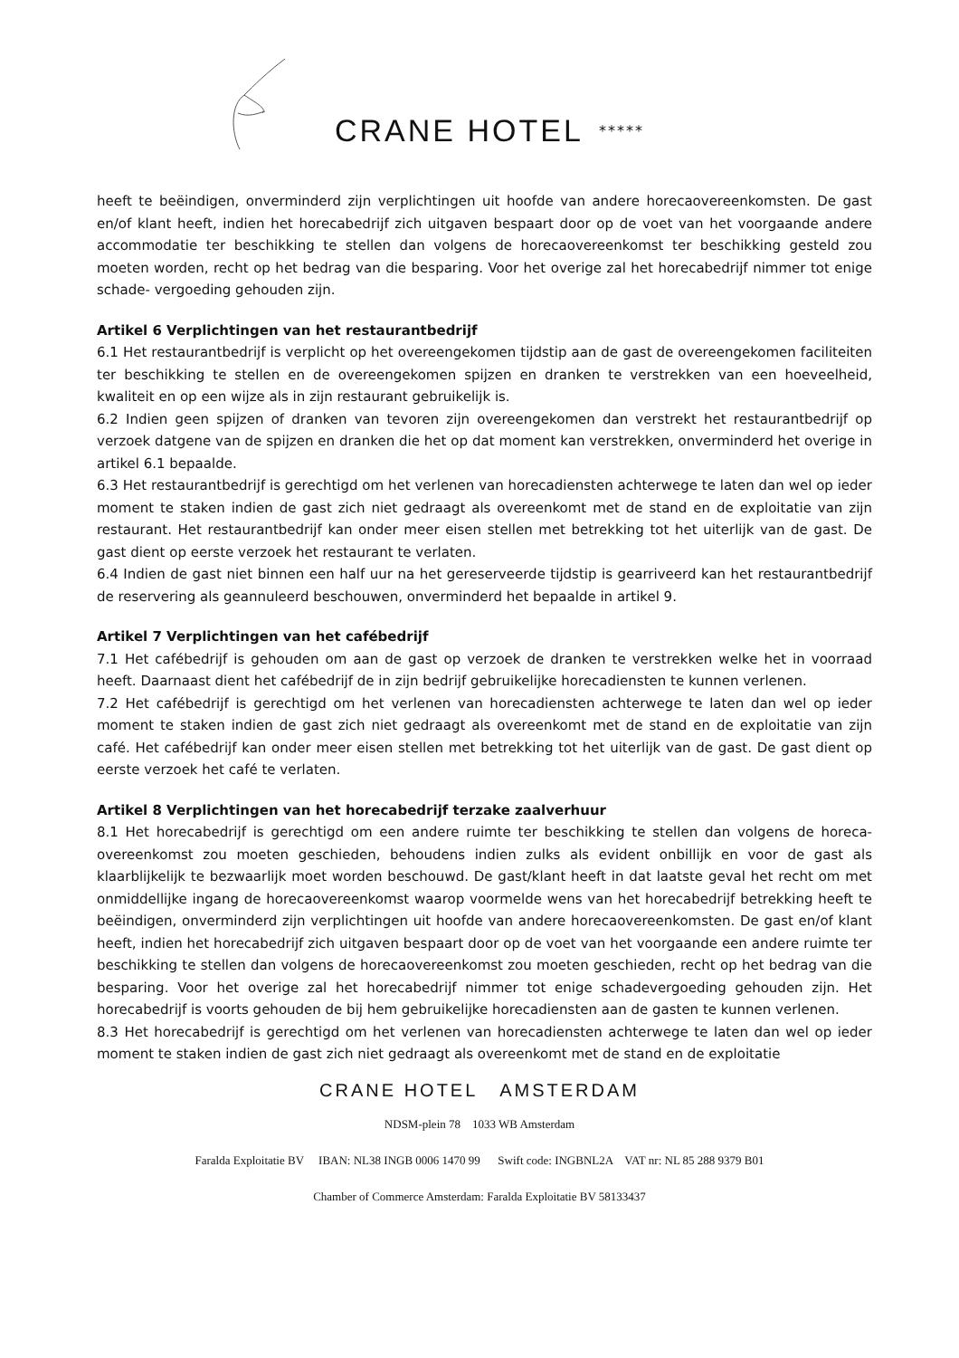CRANE HOTEL *****
heeft te beëindigen, onverminderd zijn verplichtingen uit hoofde van andere horecaovereenkomsten. De gast en/of klant heeft, indien het horecabedrijf zich uitgaven bespaart door op de voet van het voorgaande andere accommodatie ter beschikking te stellen dan volgens de horecaovereenkomst ter beschikking gesteld zou moeten worden, recht op het bedrag van die besparing. Voor het overige zal het horecabedrijf nimmer tot enige schade- vergoeding gehouden zijn.
Artikel 6 Verplichtingen van het restaurantbedrijf
6.1 Het restaurantbedrijf is verplicht op het overeengekomen tijdstip aan de gast de overeengekomen faciliteiten ter beschikking te stellen en de overeengekomen spijzen en dranken te verstrekken van een hoeveelheid, kwaliteit en op een wijze als in zijn restaurant gebruikelijk is.
6.2 Indien geen spijzen of dranken van tevoren zijn overeengekomen dan verstrekt het restaurantbedrijf op verzoek datgene van de spijzen en dranken die het op dat moment kan verstrekken, onverminderd het overige in artikel 6.1 bepaalde.
6.3 Het restaurantbedrijf is gerechtigd om het verlenen van horecadiensten achterwege te laten dan wel op ieder moment te staken indien de gast zich niet gedraagt als overeenkomt met de stand en de exploitatie van zijn restaurant. Het restaurantbedrijf kan onder meer eisen stellen met betrekking tot het uiterlijk van de gast. De gast dient op eerste verzoek het restaurant te verlaten.
6.4 Indien de gast niet binnen een half uur na het gereserveerde tijdstip is gearriveerd kan het restaurantbedrijf de reservering als geannuleerd beschouwen, onverminderd het bepaalde in artikel 9.
Artikel 7 Verplichtingen van het cafébedrijf
7.1 Het cafébedrijf is gehouden om aan de gast op verzoek de dranken te verstrekken welke het in voorraad heeft. Daarnaast dient het cafébedrijf de in zijn bedrijf gebruikelijke horecadiensten te kunnen verlenen.
7.2 Het cafébedrijf is gerechtigd om het verlenen van horecadiensten achterwege te laten dan wel op ieder moment te staken indien de gast zich niet gedraagt als overeenkomt met de stand en de exploitatie van zijn café. Het cafébedrijf kan onder meer eisen stellen met betrekking tot het uiterlijk van de gast. De gast dient op eerste verzoek het café te verlaten.
Artikel 8 Verplichtingen van het horecabedrijf terzake zaalverhuur
8.1 Het horecabedrijf is gerechtigd om een andere ruimte ter beschikking te stellen dan volgens de horeca- overeenkomst zou moeten geschieden, behoudens indien zulks als evident onbillijk en voor de gast als klaarblijkelijk te bezwaarlijk moet worden beschouwd. De gast/klant heeft in dat laatste geval het recht om met onmiddellijke ingang de horecaovereenkomst waarop voormelde wens van het horecabedrijf betrekking heeft te beëindigen, onverminderd zijn verplichtingen uit hoofde van andere horecaovereenkomsten. De gast en/of klant heeft, indien het horecabedrijf zich uitgaven bespaart door op de voet van het voorgaande een andere ruimte ter beschikking te stellen dan volgens de horecaovereenkomst zou moeten geschieden, recht op het bedrag van die besparing. Voor het overige zal het horecabedrijf nimmer tot enige schadevergoeding gehouden zijn. Het horecabedrijf is voorts gehouden de bij hem gebruikelijke horecadiensten aan de gasten te kunnen verlenen.
8.3 Het horecabedrijf is gerechtigd om het verlenen van horecadiensten achterwege te laten dan wel op ieder moment te staken indien de gast zich niet gedraagt als overeenkomt met de stand en de exploitatie
CRANE HOTEL AMSTERDAM
NDSM-plein 78 1033 WB Amsterdam
Faralda Exploitatie BV IBAN: NL38 INGB 0006 1470 99 Swift code: INGBNL2A VAT nr: NL 85 288 9379 B01
Chamber of Commerce Amsterdam: Faralda Exploitatie BV 58133437